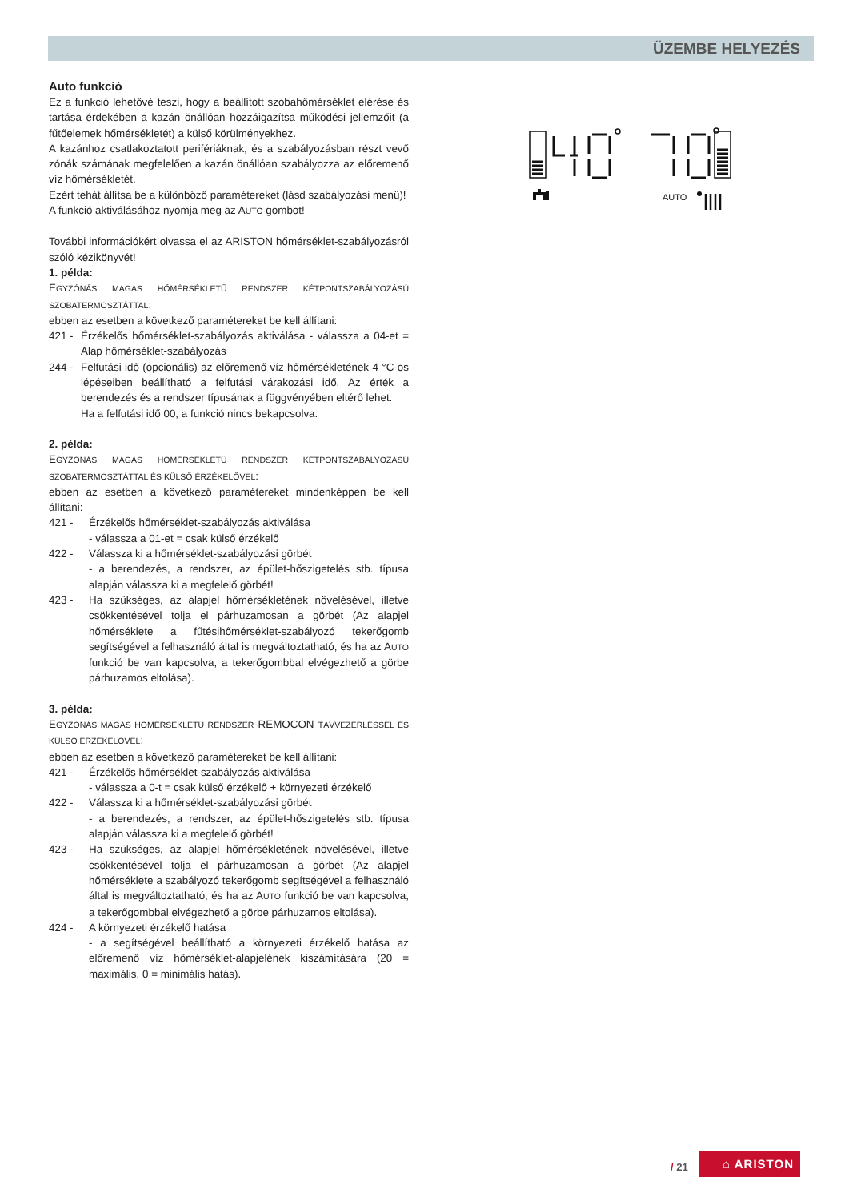ÜZEMBE HELYEZÉS
Auto funkció
Ez a funkció lehetővé teszi, hogy a beállított szobahőmérséklet elérése és tartása érdekében a kazán önállóan hozzáigazítsa működési jellemzőit (a fűtőelemek hőmérsékletét) a külső körülményekhez.
A kazánhoz csatlakoztatott perifériáknak, és a szabályozásban részt vevő zónák számának megfelelően a kazán önállóan szabályozza az előremenő víz hőmérsékletét.
Ezért tehát állítsa be a különböző paramétereket (lásd szabályozási menü)!
A funkció aktiválásához nyomja meg az AUTO gombot!
További információkért olvassa el az ARISTON hőmérséklet-szabályozásról szóló kézikönyvét!
1. példa:
EGYZÓNÁS MAGAS HŐMÉRSÉKLETŰ RENDSZER KÉTPONTSZABÁLYOZÁSÚ SZOBATERMOSZTÁTTAL:
ebben az esetben a következő paramétereket be kell állítani:
421 -
Érzékelős hőmérséklet-szabályozás aktiválása - válassza a 04-et = Alap hőmérséklet-szabályozás
244 -
Felfutási idő (opcionális) az előremenő víz hőmérsékletének 4 °C-os lépéseiben beállítható a felfutási várakozási idő. Az érték a berendezés és a rendszer típusának a függvényében eltérő lehet.
Ha a felfutási idő 00, a funkció nincs bekapcsolva.
2. példa:
EGYZÓNÁS MAGAS HŐMÉRSÉKLETŰ RENDSZER KÉTPONTSZABÁLYOZÁSÚ SZOBATERMOSZTÁTTAL ÉS KÜLSŐ ÉRZÉKELŐVEL:
ebben az esetben a következő paramétereket mindenképpen be kell állítani:
421 - Érzékelős hőmérséklet-szabályozás aktiválása
- válassza a 01-et = csak külső érzékelő
422 - Válassza ki a hőmérséklet-szabályozási görbét
- a berendezés, a rendszer, az épület-hőszigetelés stb. típusa alapján válassza ki a megfelelő görbét!
423 - Ha szükséges, az alapjel hőmérsékletének növelésével, illetve csökkentésével tolja el párhuzamosan a görbét (Az alapjel hőmérséklete a fűtésihőmérséklet-szabályozó tekerőgomb segítségével a felhasználó által is megváltoztatható, és ha az AUTO funkció be van kapcsolva, a tekerőgombbal elvégezhető a görbe párhuzamos eltolása).
3. példa:
EGYZÓNÁS MAGAS HŐMÉRSÉKLETŰ RENDSZER REMOCON TÁVVEZÉRLÉSSEL ÉS KÜLSŐ ÉRZÉKELŐVEL:
ebben az esetben a következő paramétereket be kell állítani:
421 - Érzékelős hőmérséklet-szabályozás aktiválása
- válassza a 0-t = csak külső érzékelő + környezeti érzékelő
422 - Válassza ki a hőmérséklet-szabályozási görbét
- a berendezés, a rendszer, az épület-hőszigetelés stb. típusa alapján válassza ki a megfelelő görbét!
423 - Ha szükséges, az alapjel hőmérsékletének növelésével, illetve csökkentésével tolja el párhuzamosan a görbét (Az alapjel hőmérséklete a szabályozó tekerőgomb segítségével a felhasználó által is megváltoztatható, és ha az AUTO funkció be van kapcsolva, a tekerőgombbal elvégezhető a görbe párhuzamos eltolása).
424 - A környezeti érzékelő hatása
- a segítségével beállítható a környezeti érzékelő hatása az előremenő víz hőmérséklet-alapjelének kiszámítására (20 = maximális, 0 = minimális hatás).
AUTO
/ 21
⌂ ARISTON